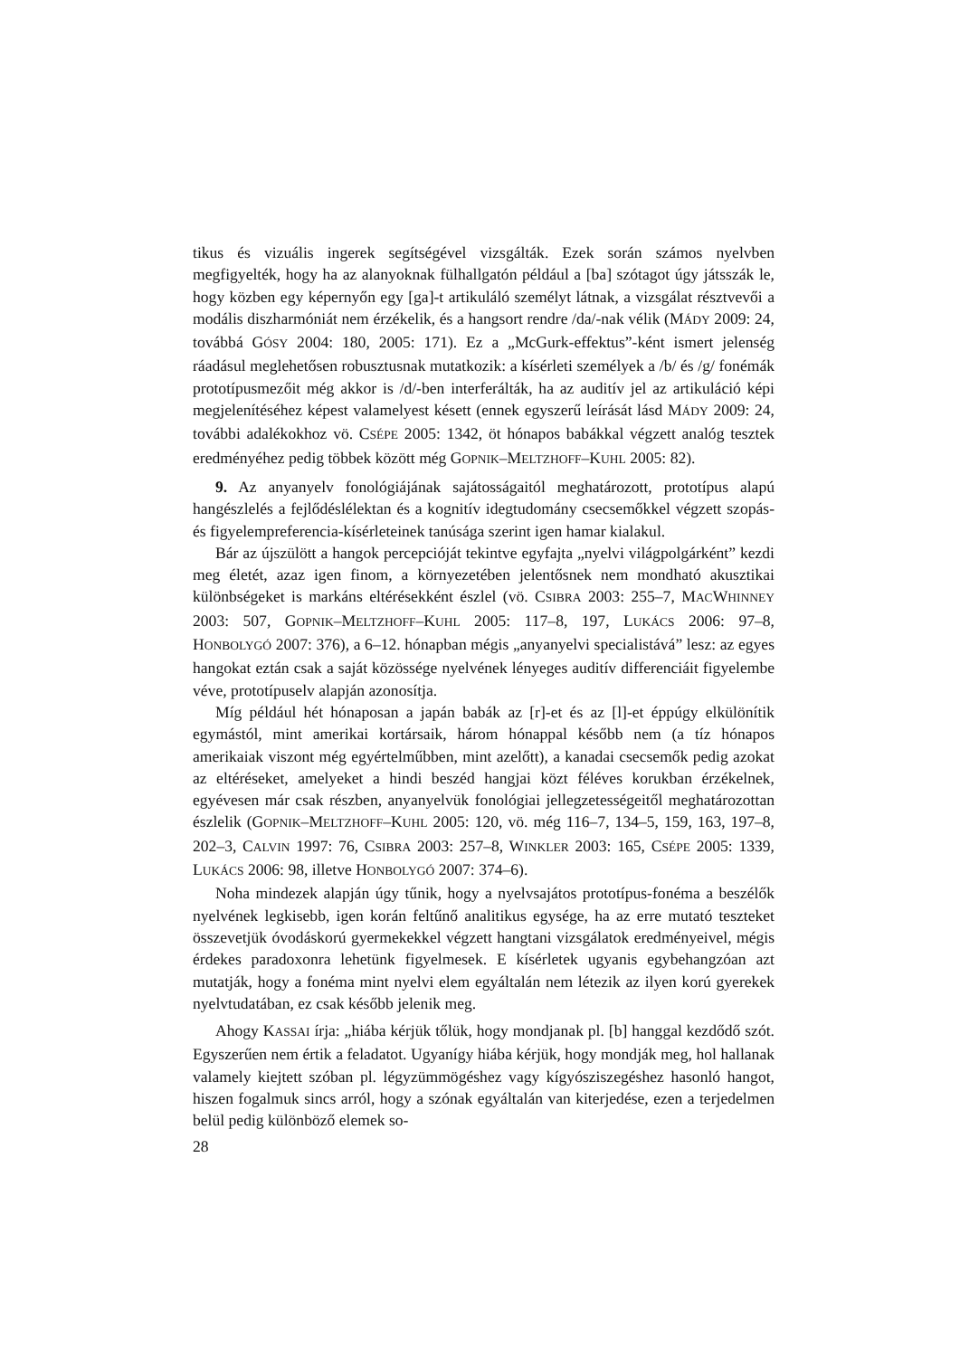tikus és vizuális ingerek segítségével vizsgálták. Ezek során számos nyelvben megfigyelték, hogy ha az alanyoknak fülhallgatón például a [ba] szótagot úgy játsszák le, hogy közben egy képernyőn egy [ga]-t artikuláló személyt látnak, a vizsgálat résztvevői a modális diszharmóniát nem érzékelik, és a hangsort rendre /da/-nak vélik (MÁDY 2009: 24, továbbá GÓSY 2004: 180, 2005: 171). Ez a „McGurk-effektus”-ként ismert jelenség ráadásul meglehetősen robusztusnak mutatkozik: a kísérleti személyek a /b/ és /g/ fonémák prototípusmezőit még akkor is /d/-ben interferálták, ha az auditív jel az artikuláció képi megjelenítéséhez képest valamelyest késett (ennek egyszerű leírását lásd MÁDY 2009: 24, további adalékokhoz vö. CSÉPE 2005: 1342, öt hónapos babákkal végzett analóg tesztek eredményéhez pedig többek között még GOPNIK–MELTZHOFF–KUHL 2005: 82).
9. Az anyanyelv fonológiájának sajátosságaitól meghatározott, prototípus alapú hangészlelés a fejlődéslélektan és a kognitív idegtudomány csecsemőkkel végzett szopás- és figyelempreferencia-kísérleteinek tanúsága szerint igen hamar kialakul.
Bár az újszülött a hangok percepcióját tekintve egyfajta „nyelvi világpolgárként” kezdi meg életét, azaz igen finom, a környezetében jelentősnek nem mondható akusztikai különbségeket is markáns eltérésekként észlel (vö. CSIBRA 2003: 255–7, MACWHINNEY 2003: 507, GOPNIK–MELTZHOFF–KUHL 2005: 117–8, 197, LUKÁCS 2006: 97–8, HONBOLYGÓ 2007: 376), a 6–12. hónapban mégis „anyanyelvi specialistává” lesz: az egyes hangokat eztán csak a saját közössége nyelvének lényeges auditív differenciáit figyelembe véve, prototípuselv alapján azonosítja.
Míg például hét hónaposan a japán babák az [r]-et és az [l]-et éppúgy elkülönítik egymástól, mint amerikai kortársaik, három hónappal később nem (a tíz hónapos amerikaiak viszont még egyértelműbben, mint azelőtt), a kanadai csecsemők pedig azokat az eltéréseket, amelyeket a hindi beszéd hangjai közt féléves korukban érzékelnek, egyévesen már csak részben, anyanyelvük fonológiai jellegzetességeitől meghatározottan észlelik (GOPNIK–MELTZHOFF–KUHL 2005: 120, vö. még 116–7, 134–5, 159, 163, 197–8, 202–3, CALVIN 1997: 76, CSIBRA 2003: 257–8, WINKLER 2003: 165, CSÉPE 2005: 1339, LUKÁCS 2006: 98, illetve HONBOLYGÓ 2007: 374–6).
Noha mindezek alapján úgy tűnik, hogy a nyelvsajátos prototípus-fonéma a beszélők nyelvének legkisebb, igen korán feltűnő analitikus egysége, ha az erre mutató teszteket összevetjük óvodáskorú gyermekekkel végzett hangtani vizsgálatok eredményeivel, mégis érdekes paradoxonra lehetünk figyelmesek. E kísérletek ugyanis egybehangzóan azt mutatják, hogy a fonéma mint nyelvi elem egyáltalán nem létezik az ilyen korú gyerekek nyelvtudatában, ez csak később jelenik meg.
Ahogy KASSAI írja: „hiába kérjük tőlük, hogy mondjanak pl. [b] hanggal kezdődő szót. Egyszerűen nem értik a feladatot. Ugyanígy hiába kérjük, hogy mondják meg, hol hallanak valamely kiejtett szóban pl. légyzümmögéshez vagy kígyósziszegéshez hasonló hangot, hiszen fogalmuk sincs arról, hogy a szónak egyáltalán van kiterjedése, ezen a terjedelmen belül pedig különböző elemek so-
28